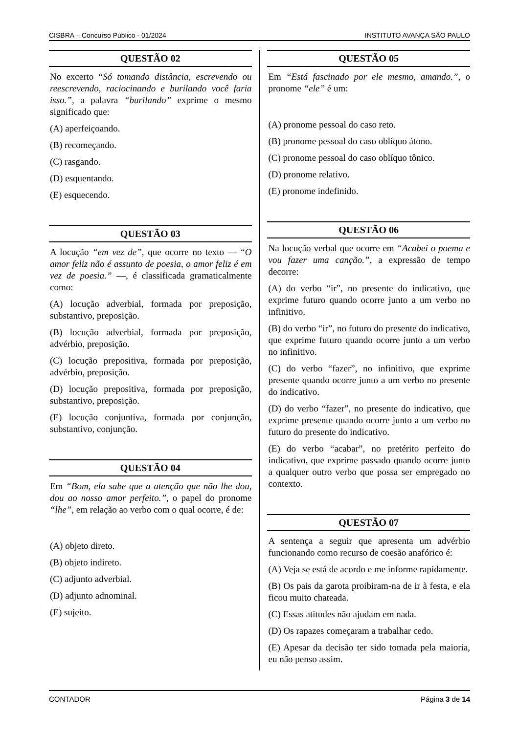CISBRA – Concurso Público - 01/2024 INSTITUTO AVANÇA SÃO PAULO
QUESTÃO 02
No excerto “Só tomando distância, escrevendo ou reescrevendo, raciocinando e burilando você faria isso.”, a palavra “burilando” exprime o mesmo significado que:
(A) aperfeiçoando.
(B) recomeçando.
(C) rasgando.
(D) esquentando.
(E) esquecendo.
QUESTÃO 03
A locução “em vez de”, que ocorre no texto — “O amor feliz não é assunto de poesia, o amor feliz é em vez de poesia.” —, é classificada gramaticalmente como:
(A) locução adverbial, formada por preposição, substantivo, preposição.
(B) locução adverbial, formada por preposição, advérbio, preposição.
(C) locução prepositiva, formada por preposição, advérbio, preposição.
(D) locução prepositiva, formada por preposição, substantivo, preposição.
(E) locução conjuntiva, formada por conjunção, substantivo, conjunção.
QUESTÃO 04
Em “Bom, ela sabe que a atenção que não lhe dou, dou ao nosso amor perfeito.”, o papel do pronome “lhe”, em relação ao verbo com o qual ocorre, é de:
(A) objeto direto.
(B) objeto indireto.
(C) adjunto adverbial.
(D) adjunto adnominal.
(E) sujeito.
QUESTÃO 05
Em “Está fascinado por ele mesmo, amando.”, o pronome “ele” é um:
(A) pronome pessoal do caso reto.
(B) pronome pessoal do caso oblíquo átono.
(C) pronome pessoal do caso oblíquo tônico.
(D) pronome relativo.
(E) pronome indefinido.
QUESTÃO 06
Na locução verbal que ocorre em “Acabei o poema e vou fazer uma canção.”, a expressão de tempo decorre:
(A) do verbo “ir”, no presente do indicativo, que exprime futuro quando ocorre junto a um verbo no infinitivo.
(B) do verbo “ir”, no futuro do presente do indicativo, que exprime futuro quando ocorre junto a um verbo no infinitivo.
(C) do verbo “fazer”, no infinitivo, que exprime presente quando ocorre junto a um verbo no presente do indicativo.
(D) do verbo “fazer”, no presente do indicativo, que exprime presente quando ocorre junto a um verbo no futuro do presente do indicativo.
(E) do verbo “acabar”, no pretérito perfeito do indicativo, que exprime passado quando ocorre junto a qualquer outro verbo que possa ser empregado no contexto.
QUESTÃO 07
A sentença a seguir que apresenta um advérbio funcionando como recurso de coesão anafórico é:
(A) Veja se está de acordo e me informe rapidamente.
(B) Os pais da garota proibiram-na de ir à festa, e ela ficou muito chateada.
(C) Essas atitudes não ajudam em nada.
(D) Os rapazes começaram a trabalhar cedo.
(E) Apesar da decisão ter sido tomada pela maioria, eu não penso assim.
CONTADOR Página 3 de 14